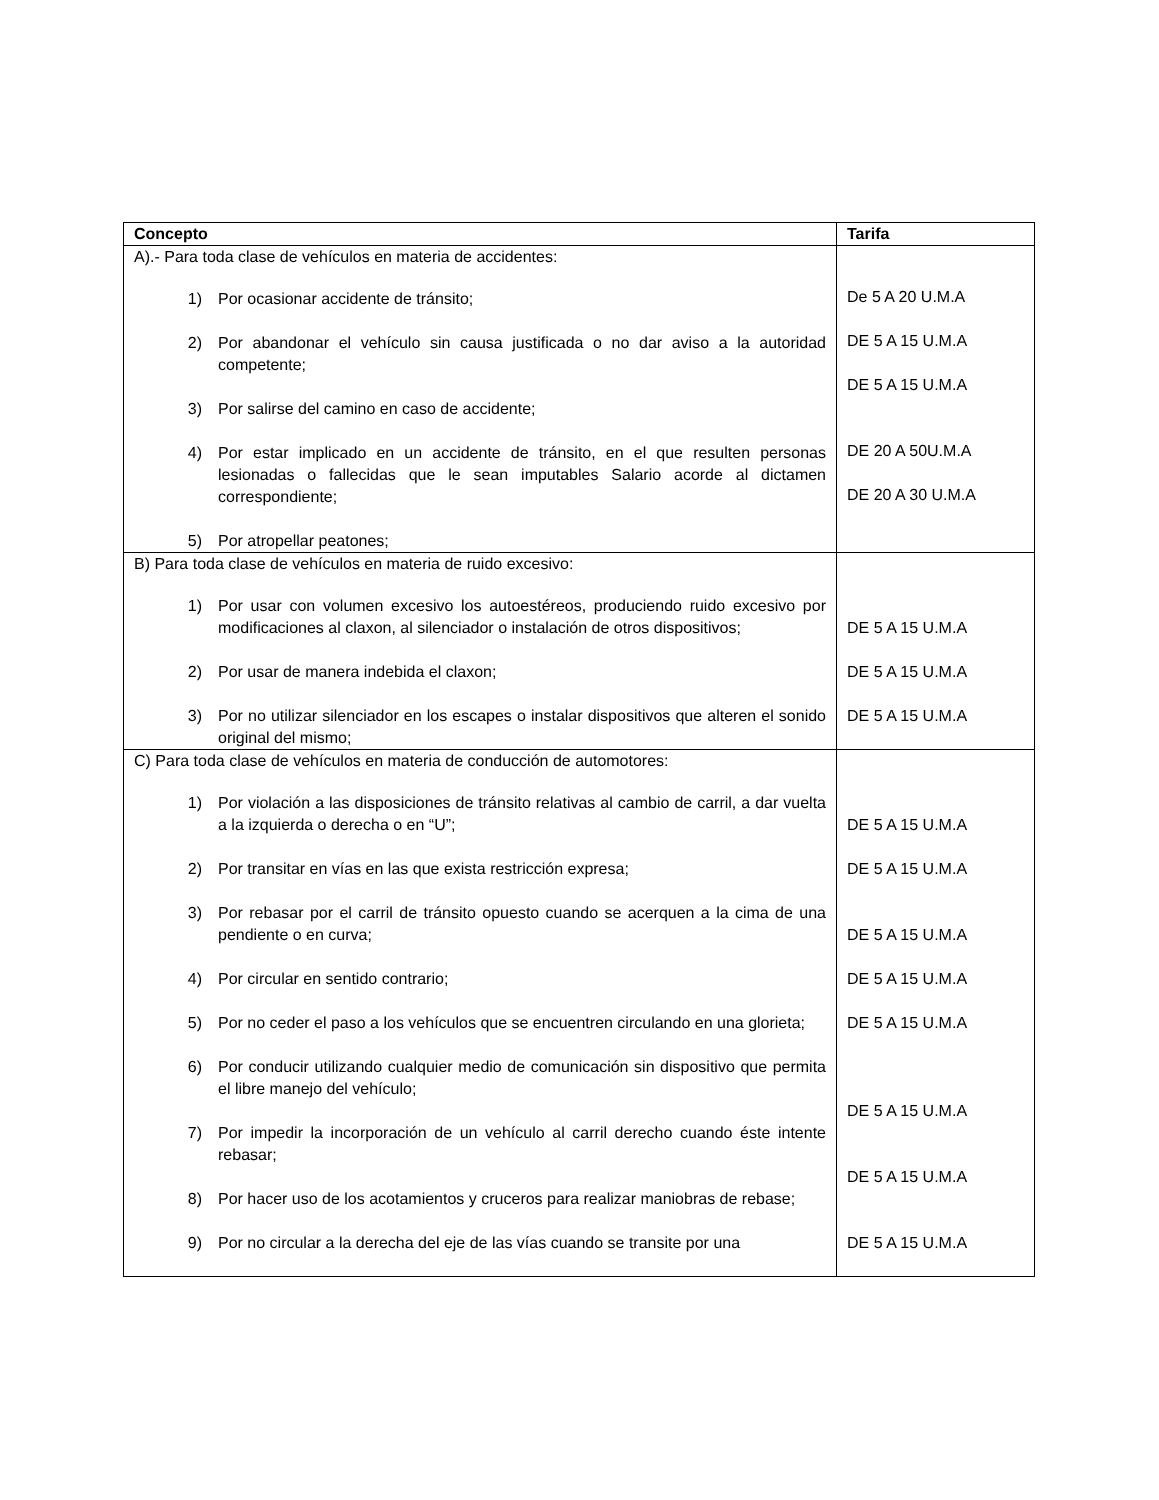| Concepto | Tarifa |
| --- | --- |
| A).- Para toda clase de vehículos en materia de accidentes: 1) Por ocasionar accidente de tránsito; 2) Por abandonar el vehículo sin causa justificada o no dar aviso a la autoridad competente; 3) Por salirse del camino en caso de accidente; 4) Por estar implicado en un accidente de tránsito, en el que resulten personas lesionadas o fallecidas que le sean imputables Salario acorde al dictamen correspondiente; 5) Por atropellar peatones; | De 5 A 20 U.M.A DE 5 A 15 U.M.A DE 5 A 15 U.M.A DE 20 A 50U.M.A DE 20 A 30 U.M.A |
| B) Para toda clase de vehículos en materia de ruido excesivo: 1) Por usar con volumen excesivo los autoestéreos, produciendo ruido excesivo por modificaciones al claxon, al silenciador o instalación de otros dispositivos; 2) Por usar de manera indebida el claxon; 3) Por no utilizar silenciador en los escapes o instalar dispositivos que alteren el sonido original del mismo; | DE 5 A 15 U.M.A DE 5 A 15 U.M.A DE 5 A 15 U.M.A |
| C) Para toda clase de vehículos en materia de conducción de automotores: 1) Por violación a las disposiciones de tránsito relativas al cambio de carril, a dar vuelta a la izquierda o derecha o en “U”; 2) Por transitar en vías en las que exista restricción expresa; 3) Por rebasar por el carril de tránsito opuesto cuando se acerquen a la cima de una pendiente o en curva; 4) Por circular en sentido contrario; 5) Por no ceder el paso a los vehículos que se encuentren circulando en una glorieta; 6) Por conducir utilizando cualquier medio de comunicación sin dispositivo que permita el libre manejo del vehículo; 7) Por impedir la incorporación de un vehículo al carril derecho cuando éste intente rebasar; 8) Por hacer uso de los acotamientos y cruceros para realizar maniobras de rebase; 9) Por no circular a la derecha del eje de las vías cuando se transite por una | DE 5 A 15 U.M.A DE 5 A 15 U.M.A DE 5 A 15 U.M.A DE 5 A 15 U.M.A DE 5 A 15 U.M.A DE 5 A 15 U.M.A DE 5 A 15 U.M.A DE 5 A 15 U.M.A |